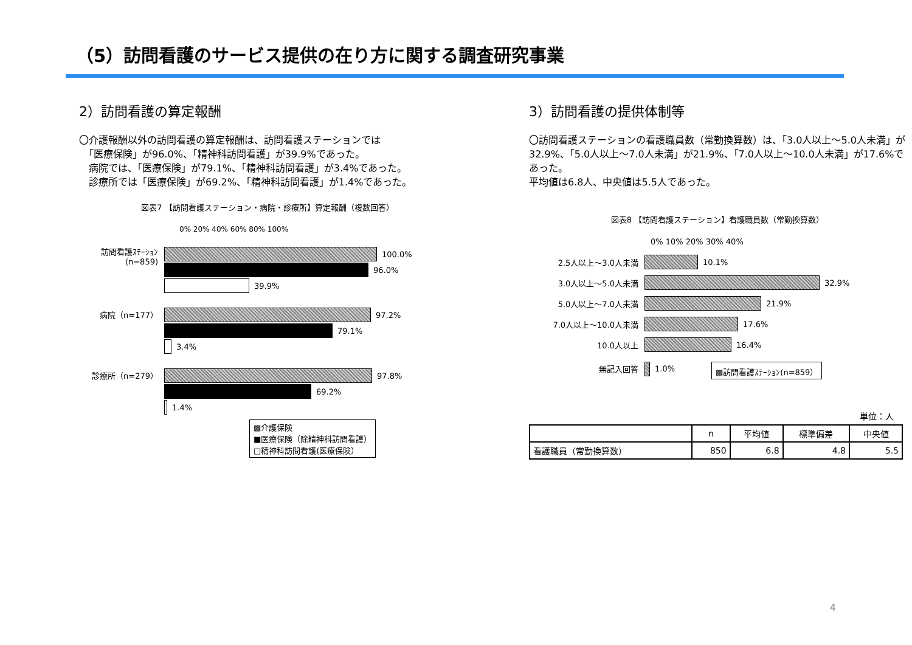（5）訪問看護のサービス提供の在り方に関する調査研究事業
2）訪問看護の算定報酬
〇介護報酬以外の訪問看護の算定報酬は、訪問看護ステーションでは
　「医療保険」が96.0%、「精神科訪問看護」が39.9%であった。
　病院では、「医療保険」が79.1%、「精神科訪問看護」が3.4%であった。
　診療所では「医療保険」が69.2%、「精神科訪問看護」が1.4%であった。
図表7 【訪問看護ステーション・病院・診療所】算定報酬（複数回答）
0% 20% 40% 60% 80% 100%
訪問看護ｽﾃｰｼｮﾝ (n=859)
100.0%
96.0%
39.9%
病院（n=177） 97.2%
79.1%
3.4%
診療所（n=279） 97.8%
69.2%
1.4%
▩介護保険
■医療保険（除精神科訪問看護）
□精神科訪問看護(医療保険）
3）訪問看護の提供体制等
〇訪問看護ステーションの看護職員数（常勤換算数）は、「3.0人以上～5.0人未満」が32.9%、「5.0人以上～7.0人未満」が21.9%、「7.0人以上～10.0人未満」が17.6%であった。
平均値は6.8人、中央値は5.5人であった。
図表8 【訪問看護ステーション】看護職員数（常勤換算数）
0% 10% 20% 30% 40%
2.5人以上～3.0人未満 10.1%
3.0人以上～5.0人未満 32.9%
5.0人以上～7.0人未満 21.9%
7.0人以上～10.0人未満 17.6%
10.0人以上 16.4%
無記入回答 1.0%
▩訪問看護ｽﾃｰｼｮﾝ(n=859）
単位：人
| | n | 平均値 | 標準偏差 | 中央値 |
| --- | --- | --- | --- | --- |
| 看護職員（常勤換算数） | 850 | 6.8 | 4.8 | 5.5 |
4